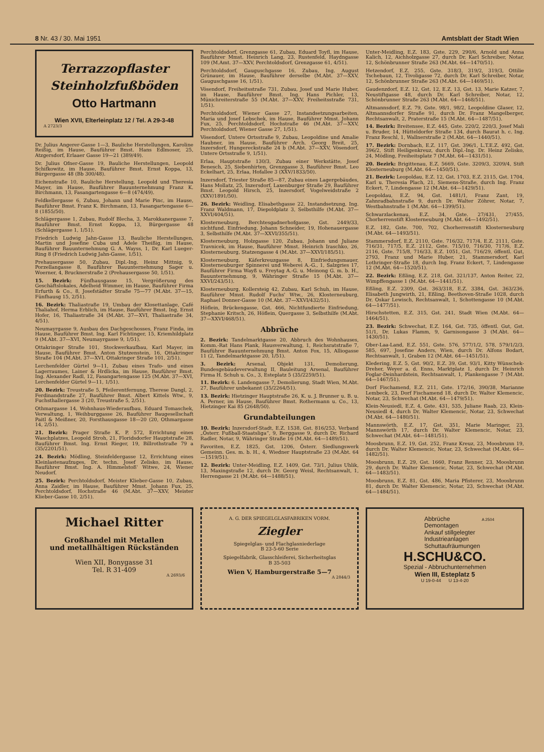8 Nr. 43 / 30. Mai 1951 Amtsblatt der Stadt Wien
Terrazzopflaster
Steinholzfußböden
Otto Hartmann
Wien XVII, Elterleinplatz 12 / Tel. A 29-3-48
A 2723/3
Dr. Julius Angerer-Gasse 1—3, Bauliche Herstellungen, Karoline Reißig, im Hause, Bauführer Bmst. Hans Edlmoser, 25, Atzgersdorf, Erlaaer Gasse 19—21 (389/49).
Dr. Julius Ofner-Gasse 19, Bauliche Herstellungen, Leopold Schifkowitz, im Hause, Bauführer Bmst. Ernst Koppa, 13, Bürgergasse 48 (Bb 300/48).
Eichenstraße 10, Bauliche Herstellung, Leopold und Theresia Mayer, im Hause, Bauführer Bauunternehmung Franz K. Birchmann, 13, Fasangartengasse 6—8 (474/49).
Feldkellergasse 6, Zubau, Johann und Marie Pinc, im Hause, Bauführer Bmst. Franz K. Birchmann, 13, Fasangartengasse 6—8 (1855/50).
Schlägergasse 1, Zubau, Rudolf Blecha, 3, Marokkanergasse 7, Bauführer Bmst. Ernst Koppa, 13, Bürgergasse 48 (Schlägergasse 1, 1/51).
Friedrich Ludwig Jahn-Gasse 13, Bauliche Herstellungen, Martin und Josefine Cuba und Adele Theißig, im Hause, Bauführer Bauunternehmung G. A. Wayss, 1, Dr. Karl Lueger-Ring 8 (Friedrich Ludwig Jahn-Gasse, 1/51).
Prehausergasse 50, Zubau, Dipl.-Ing. Heinz Mittnig, 9, Porzellangasse 8, Bauführer Bauunternehmung Sager u. Woerner, 4, Brucknerstraße 2 (Prehausergasse 50, 1/51).
15. Bezirk: Fünfhausgasse 15, Vergrößerung des Geschäftslokales, Adelheid Wimmer, im Hause, Bauführer Firma Erfurth & Co., 8, Josefstädter Straße 75—77 (M.Abt. 37—15, Fünfhausg 15, 2/51).
16. Bezirk: Thaliastraße 19, Umbau der Klosettanlage, Café Thaliahof, Herma Erblich, im Hause, Bauführer Bmst. Ing. Ernst Hofer, 16, Thaliastraße 34 (M.Abt. 37—XVI, Thaliastraße 34, 4/51).
Neumayrgasse 9, Ausbau des Dachgeschosses, Franz Finda, im Hause, Bauführer Bmst. Ing. Karl Fichtinger, 15, Kriemhildplatz 9 (M.Abt. 37—XVI, Neumayrgasse 9, 1/51).
Ottakringer Straße 101, Stockwerkaufbau, Karl Mayer, im Hause, Bauführer Bmst. Anton Stutzenstein, 16, Ottakringer Straße 104 (M.Abt. 37—XVI, Ottakringer Straße 101, 2/51).
Lerchenfelder Gürtel 9—11, Zubau eines Trafo- und eines Lagerraumes, Lainer & Hrdlicka, im Hause, Bauführer Bmst. Ing. Alexander Radl, 12, Fasangartengasse 125 (M.Abt. 37—XVI, Lerchenfelder Gürtel 9—11, 1/51).
20. Bezirk: Treustraße 5, Pfeilerentfernung, Therese Dangl, 2, Ferdinandstraße 27, Bauführer Bmst. Albert Kittels Wtw., 9, Fuchsthallergasse 3 (20, Treustraße 5, 2/51).
Othmargasse 14, Wohnhaus-Wiederaufbau, Eduard Tomaschek, Verwaltung, 1, Weihburggasse 26, Bauführer Baugesellschaft Paitl & Meißner, 20, Forsthausgasse 18—20 (20, Othmargasse 14, 2/51).
21. Bezirk: Prager Straße K. P. 572, Errichtung eines Waschplatzes, Leopold Stroh, 21, Floridsdorfer Hauptstraße 28, Bauführer Bmst. Ing. Ernst Rieger, 19, Billrothstraße 79 a (35/2201/51).
24. Bezirk: Mödling, Steinfeldergasse 12, Errichtung eines Kleinlastenaufzuges, Dr. techn. Josef Zelisko, im Hause, Bauführer Bmst. Ing. A. Himmelstoß' Witwe, 24, Wiener Neudorf.
25. Bezirk: Perchtoldsdorf, Meister Klieber-Gasse 10, Zubau, Anna Zaidler, im Hause, Bauführer Mmst. Johann Fux, 25, Perchtoldsdorf, Hochstraße 46 (M.Abt. 37—XXV, Meister Klieber-Gasse 10, 2/51).
Perchtoldsdorf, Grenzgasse 61, Zubau, Eduard Toyfl, im Hause, Bauführer Mmst. Heinrich Lang, 23, Rustenfeld, Haydngasse 109 (M.Amt. 37—XXV, Perchtoldsdorf, Grenzgasse 61, 4/51).
Perchtoldsdorf, Gauguschgasse 16, Zubau, Ing. August Grünauer, im Hause, Bauführer derselbe (M.Abt. 37—XXV, Gauguschgasse 16, 1/51).
Vösendorf, Freiheitsstraße 731, Zubau, Josef und Marie Huber, im Hause, Bauführer Bmst. Ing. Hans Pichler, 13, Münichreiterstraße 55 (M.Abt. 37—XXV, Freiheitsstraße 731, 1/51).
Perchtoldsdorf, Wiener Gasse 27, Instandsetzungsarbeiten, Maria und Josef Lebschek, im Hause, Bauführer Mmst. Johann Fux, 25, Perchtoldsdorf, Hochstraße 46 (M.Abt. 37—XXV, Perchtoldsdorf, Wiener Gasse 27, 1/51).
Vösendorf, Untere Ortsstraße 9, Zubau, Leopoldine und Amalie Haubner, im Hause, Bauführer Arch. Georg Breit, 25, Inzersdorf, Hungereckstraße 24 b (M.Abt. 37—XXV, Vösendorf, Untere Ortsstraße 9, 1/51).
Erlaa, Hauptstraße 130/3, Zubau einer Werkstätte, Josef Benesch, 25, Siebenhirten, Grenzgasse 3, Bauführer Bmst. Leo Eckelhart, 25, Erlaa, Hofallee 3 (XXV/1833/50).
Inzersdorf, Triester Straße 85—87, Zubau eines Lagergebäudes, Hans Mollatz, 25, Inzersdorf, Laxenburger Straße 29, Bauführer Bmst. Leopold Hirsch, 25, Inzersdorf, Vogelweidstraße 2 (XXV/1891/50).
26. Bezirk: Weidling, Elisabethgasse 22, Instandsetzung, Ing. Franz Waldmann, 17, Diepoldplatz 3, Selbsthilfe (M.Abt. 37—XXVI/404/51).
Klosterneuburg, Berchtesgadnerhofgasse, Gst. 2449/33, nichtfund. Einfriedung, Johann Schneider, 19, Hohenauergasse 3, Selbsthilfe (M.Abt. 37—XXVI/355/51).
Klosterneuburg, Holzgasse 120, Zubau, Johann und Juliane Travnicek, im Hause, Bauführer Mmst. Heinrich Iraschko, 26, Klosterneuburg, Statzengasse 4 (M.Abt. 37—XXVI/185/51).
Klosterneuburg, Käferkreuzgasse 8, Einfriedungsmauer, Klosterneuburger Spinnerei und Weberei A.-G., 1, Salzgries 17, Bauführer Firma Wayß u. Freytag A.-G. u. Meinong G. m. b. H., Bauunternehmung, 9, Währinger Straße 15 (M.Abt. 37—XXVI/243/51).
Klosterneuburg, Kollersteig 42, Zubau, Karl Schuh, im Hause, Bauführer Mmst. Rudolf Fuchs' Wtw., 26, Klosterneuburg, Raphael Donner-Gasse 10 (M.Abt. 37—XXVI/432/51).
Höflein, Brückengasse, Gst. 466, Nichtfundierte Einfriedung, Stephanie Kritsch, 26, Höflein, Quergasse 3, Selbsthilfe (M.Abt. 37—XXVI/468/51).
Abbrüche
2. Bezirk: Tandelmarktgasse 20, Abbruch des Wohnhauses, Komm.-Rat Hans Plank, Hausverwaltung, 1, Reichsratstraße 7, Bauführer Bauunternehmung Bmst. Anton Fox, 15, Alliogasse 11 (2, Tandelmarktgasse 20, 1/51).
3. Bezirk: Arsenal, Objekt 131, Demolierung, Bundesgebäudeverwaltung II, Bauleitung Arsenal, Bauführer Firma H. Schuh u. Co., 3, Esteplatz 5 (35/2259/51).
11. Bezirk: 6. Landengasse 7, Demolierung, Stadt Wien, M.Abt. 27, Bauführer unbekannt (35/2264/51).
13. Bezirk: Hietzinger Hauptstraße 26, K. u. J. Brunner u. B. u. A. Perner, im Hause, Bauführer Bmst. Rothermann u. Co., 13, Hietzinger Kai 85 (2648/50).
Grundabteilungen
10. Bezirk: Inzersdorf-Stadt, E.Z. 1538, Gst. 816/253, Verband „Österr. Fußball-Staatsliga“, 9, Berggasse 9, durch Dr. Richard Radler, Notar, 9, Währinger Straße 16 (M.Abt. 64—1489/51).
Favoriten, E.Z. 1825, Gst. 1206, Österr. Siedlungswerk Gemeinn. Ges. m. b. H., 4, Wiedner Hauptstraße 23 (M.Abt. 64—1519/51).
12. Bezirk: Unter-Meidling, E.Z. 1409, Gst. 73/1, Julius Uhlik, 13, Maxingstraße 12, durch Dr. Georg Weisl, Rechtsanwalt, 1, Herrengasse 21 (M.Abt. 64—1488/51).
Unter-Meidling, E.Z. 183, Gste. 229, 290/6, Arnold und Anna Kalich, 12, Aichholzgasse 27, durch Dr. Karl Schreiber, Notar, 12, Schönbrunner Straße 263 (M.Abt. 64—1470/51).
Hetzendorf, E.Z. 255, Gste. 318/3, 319/2, 319/3, Ottilie Tschebaun, 12, Tivoligasse 72, durch Dr. Karl Schreiber, Notar, 12, Schönbrunner Straße 263 (M.Abt. 64—1469/51).
Gaudenzdorf, E.Z. 12, Gst. 12, E.Z. 13, Gst. 13, Marie Katzer, 7, Neustiftgasse 48, durch Dr. Karl Schreiber, Notar, 12, Schönbrunner Straße 263 (M.Abt. 64—1468/51).
Altmannsdorf, E.Z. 79, Gste. 98/1, 98/2, Leopoldine Glaser, 12, Altmannsdorfer Straße 91, durch Dr. Franz Mangelberger, Rechtsanwalt, 2, Praterstraße 15 (M.Abt. 64—1487/51).
14. Bezirk: Breitensee, E.Z. 445, Gste. 220/2, 220/3, Josef Mali u. Bruder, 14, Hütteldorfer Straße 134, durch Baurat h. c. Ing. Franz Reschl, 1, Wallnerstraße 2 (M.Abt. 64—1440/51).
17. Bezirk: Dornbach, E.Z. 117, Gst. 396/1, L.T.E.Z. 492, Gst. 396/2, Stift Heiligenkreuz, durch Dipl.-Ing. Dr. Heinz Zelisko, 24, Mödling, Freiheitsplatz 7 (M.Abt. 64—1431/51).
20. Bezirk: Brigittenau, E.Z. 5669, Gste. 3209/3, 3209/4, Stift Klosterneuburg (M.Abt. 64—1450/51).
21. Bezirk: Leopoldau, E.Z. 12, Gst. 1703, E.Z. 2115, Gst. 1704, Karl u. Theresia Plach, 21, Siemens-Straße, durch Ing. Franz Eckert, 7, Lindengasse 12 (M.Abt. 64—1429/51).
Leopoldau, E.Z. 94, Gst. 1481/1, Franz Zant, 19, Zahnradbahnstraße 9, durch Dr. Walter Zöhrer, Notar, 7, Westbahnstraße 1 (M.Abt. 64—1399/51).
Schwarzlackenau, E.Z. 34, Gste. 27/431, 27/455, Chorherrenstift Klosterneuburg (M.Abt. 64—1492/51).
E.Z. 182, Gste. 700, 702, Chorherrenstift Klosterneuburg (M.Abt. 64—1493/51).
Stammersdorf, E.Z. 2110, Gste. 716/32, 717/4, E.Z. 2111, Gste. 716/31, 717/5, E.Z. 2112, Gste. 715/10, 716/30, 717/6, E.Z. 2116, Gste. 715/8, 716/33, E.Z. 1051, Gst. 716/29, öffentl. Gut, 2793, Franz und Marie Huber, 21, Stammersdorf, Karl Lothringer-Straße 18, durch Ing. Franz Eckert, 7, Lindengasse 12 (M.Abt. 64—1520/51).
22. Bezirk: Eßling, E.Z. 218, Gst. 321/137, Anton Reiter, 22, Wimpffengasse 1 (M.Abt. 64—1441/51).
Eßling, E.Z. 2309, Gst. 363/318, E.Z. 3384, Gst. 363/236, Elisabeth Jungwirth, 21, Eßling, Beethoven-Straße 1028, durch Dr. Oskar Lewisch, Rechtsanwalt, 1, Schottengasse 10 (M.Abt. 64—1477/51).
Hirschstetten, E.Z. 315, Gst. 241, Stadt Wien (M.Abt. 64—1464/51).
23. Bezirk: Schwechat, E.Z. 164, Gst. 735, öffentl. Gut, Gst. 51/1, Dr. Lukas Flamm, 9, Garnisongasse 3 (M.Abt. 64—1430/51).
Ober-Laa-Land, E.Z. 551, Gste. 576, 577/1/2, 578, 579/1/2/3, 585, 697, Josefine Anders, Wien, durch Dr. Alfons Bodart, Rechtsanwalt, 1, Graben 12 (M.Abt. 64—1451/51).
Kledering, E.Z. 5, Gst. 90/2, E.Z. 39, Gst. 93/1, Kitty Wünschek-Dreher, Weyer a. d. Enns, Marktplatz 1, durch Dr. Heinrich Foglar-Deinhardstein, Rechtsanwalt, 1, Plankengasse 7 (M.Abt. 64—1467/51).
Dorf Fischamend, E.Z. 211, Gste. 172/16, 390/38, Marianne Lembeck, 23, Dorf Fischamend 18, durch Dr. Walter Klemencic, Notar, 23, Schwechat (M.Abt. 64—1479/51).
Klein-Neusiedl, E.Z. 4, Gste. 431, 535, Juliane Raab, 23, Klein-Neusiedl 4, durch Dr. Walter Klemencic, Notar, 23, Schwechat (M.Abt. 64—1480/51).
Mannswörth, E.Z. 17, Gst. 351, Marie Maringer, 23, Mannswörth 17, durch Dr. Walter Klemencic, Notar, 23, Schwechat (M.Abt. 64—1481/51).
Moosbrunn, E.Z. 19, Gst. 252, Franz Kreuz, 23, Moosbrunn 19, durch Dr. Walter Klemencic, Notar, 23, Schwechat (M.Abt. 64—1482/51).
Moosbrunn, E.Z. 29, Gst. 1660, Franz Renner, 23, Moosbrunn 29, durch Dr. Walter Klemencic, Notar, 23, Schwechat (M.Abt. 64—1483/51).
Moosbrunn, E.Z. 81, Gst. 486, Maria Pfisterer, 23, Moosbrunn 81, durch Dr. Walter Klemencic, Notar, 23, Schwechat (M.Abt. 64—1484/51).
Michael Ritter
Großhandel mit Metallen
und metallhältigen Rückständen
Wien XII, Bonygasse 31
Tel. R 31-409
A 2693/6
A. G. DER SPIEGELGLASFABRIKEN VORM.
Ziegler
Spiegelglas- und Flachglasniederlage
B 23-5-60 Serie
Spiegelfabrik, Glasschleiferei, Sicherheitsglas
B 35-503
Wien V, Hamburgerstraße 5—7
A 2844/3
Abbrüche A 2504
Demontagen
Ankauf stillgelegter Industrieanlagen
Schuttaufräumungen
H.SCHU&CO.
Spezial - Abbruchunternehmen
Wien III, Esteplatz 5
U 19-0-44 U 13-4-20